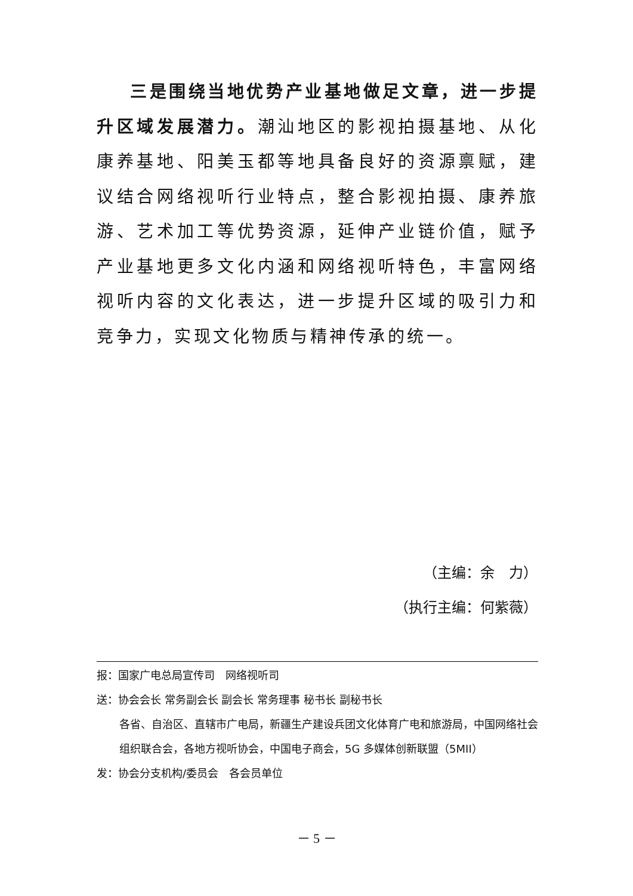三是围绕当地优势产业基地做足文章，进一步提升区域发展潜力。潮汕地区的影视拍摄基地、从化康养基地、阳美玉都等地具备良好的资源禀赋，建议结合网络视听行业特点，整合影视拍摄、康养旅游、艺术加工等优势资源，延伸产业链价值，赋予产业基地更多文化内涵和网络视听特色，丰富网络视听内容的文化表达，进一步提升区域的吸引力和竞争力，实现文化物质与精神传承的统一。
（主编：余　力）
（执行主编：何紫薇）
报：国家广电总局宣传司　网络视听司
送：协会会长 常务副会长 副会长 常务理事 秘书长 副秘书长
各省、自治区、直辖市广电局，新疆生产建设兵团文化体育广电和旅游局，中国网络社会组织联合会，各地方视听协会，中国电子商会，5G 多媒体创新联盟（5MII）
发：协会分支机构/委员会　各会员单位
－ 5 －